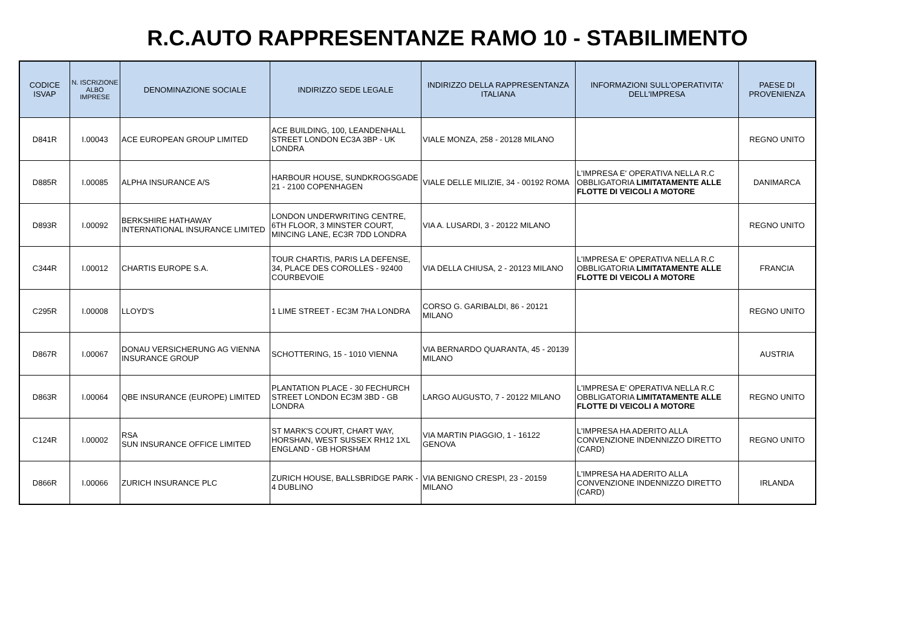R.C.AUTO RAPPRESENTANZE RAMO 10 - STABILIMENTO
| CODICE ISVAP | N. ISCRIZIONE ALBO IMPRESE | DENOMINAZIONE SOCIALE | INDIRIZZO SEDE LEGALE | INDIRIZZO DELLA RAPPRESENTANZA ITALIANA | INFORMAZIONI SULL'OPERATIVITA' DELL'IMPRESA | PAESE DI PROVENIENZA |
| --- | --- | --- | --- | --- | --- | --- |
| D841R | I.00043 | ACE EUROPEAN GROUP LIMITED | ACE BUILDING, 100, LEANDENHALL STREET LONDON EC3A 3BP - UK LONDRA | VIALE MONZA, 258 - 20128 MILANO | | REGNO UNITO |
| D885R | I.00085 | ALPHA INSURANCE A/S | HARBOUR HOUSE, SUNDKROGSGADE 21 - 2100 COPENHAGEN | VIALE DELLE MILIZIE, 34 - 00192 ROMA | L'IMPRESA E' OPERATIVA NELLA R.C OBBLIGATORIA LIMITATAMENTE ALLE FLOTTE DI VEICOLI A MOTORE | DANIMARCA |
| D893R | I.00092 | BERKSHIRE HATHAWAY INTERNATIONAL INSURANCE LIMITED | LONDON UNDERWRITING CENTRE, 6TH FLOOR, 3 MINSTER COURT, MINCING LANE, EC3R 7DD LONDRA | VIA A. LUSARDI, 3 - 20122 MILANO | | REGNO UNITO |
| C344R | I.00012 | CHARTIS EUROPE S.A. | TOUR CHARTIS, PARIS LA DEFENSE, 34, PLACE DES COROLLES - 92400 COURBEVOIE | VIA DELLA CHIUSA, 2 - 20123 MILANO | L'IMPRESA E' OPERATIVA NELLA R.C OBBLIGATORIA LIMITATAMENTE ALLE FLOTTE DI VEICOLI A MOTORE | FRANCIA |
| C295R | I.00008 | LLOYD'S | 1 LIME STREET - EC3M 7HA LONDRA | CORSO G. GARIBALDI, 86 - 20121 MILANO | | REGNO UNITO |
| D867R | I.00067 | DONAU VERSICHERUNG AG VIENNA INSURANCE GROUP | SCHOTTERING, 15 - 1010 VIENNA | VIA BERNARDO QUARANTA, 45 - 20139 MILANO | | AUSTRIA |
| D863R | I.00064 | QBE INSURANCE (EUROPE) LIMITED | PLANTATION PLACE - 30 FECHURCH STREET LONDON EC3M 3BD - GB LONDRA | LARGO AUGUSTO, 7 - 20122 MILANO | L'IMPRESA E' OPERATIVA NELLA R.C OBBLIGATORIA LIMITATAMENTE ALLE FLOTTE DI VEICOLI A MOTORE | REGNO UNITO |
| C124R | I.00002 | RSA SUN INSURANCE OFFICE LIMITED | ST MARK'S COURT, CHART WAY, HORSHAN, WEST SUSSEX RH12 1XL ENGLAND - GB HORSHAM | VIA MARTIN PIAGGIO, 1 - 16122 GENOVA | L'IMPRESA HA ADERITO ALLA CONVENZIONE INDENNIZZO DIRETTO (CARD) | REGNO UNITO |
| D866R | I.00066 | ZURICH INSURANCE PLC | ZURICH HOUSE, BALLSBRIDGE PARK - 4 DUBLINO | VIA BENIGNO CRESPI, 23 - 20159 MILANO | L'IMPRESA HA ADERITO ALLA CONVENZIONE INDENNIZZO DIRETTO (CARD) | IRLANDA |